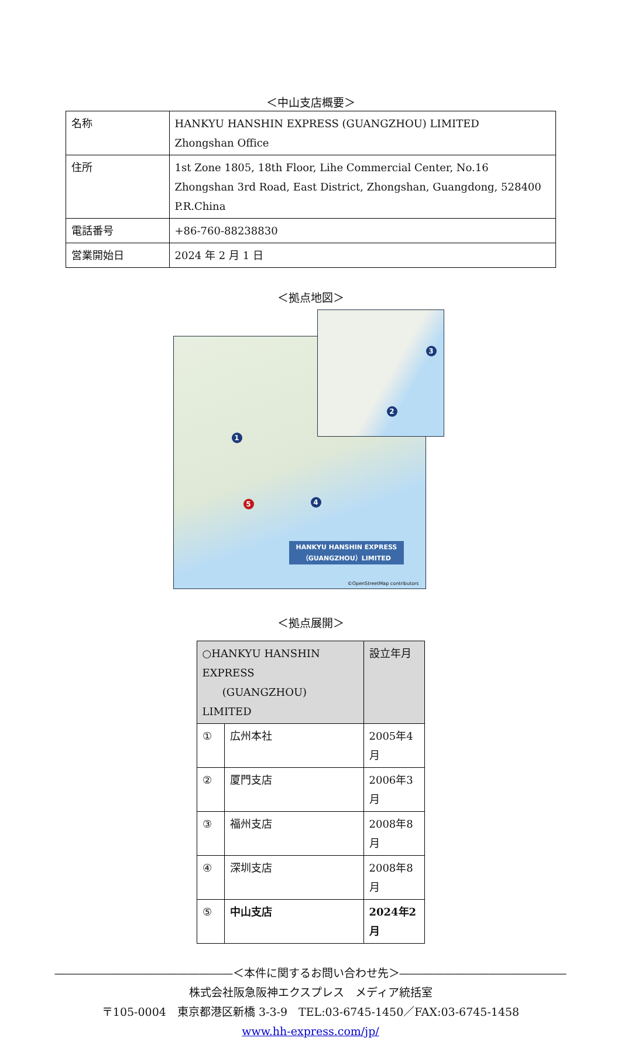＜中山支店概要＞
| 名称 | HANKYU HANSHIN EXPRESS (GUANGZHOU) LIMITED Zhongshan Office |
| 住所 | 1st Zone 1805, 18th Floor, Lihe Commercial Center, No.16 Zhongshan 3rd Road, East District, Zhongshan, Guangdong, 528400 P.R.China |
| 電話番号 | +86-760-88238830 |
| 営業開始日 | 2024 年 2 月 1 日 |
＜拠点地図＞
1
2
3
4
5
HANKYU HANSHIN EXPRESS
（GUANGZHOU）LIMITED
©OpenStreetMap contributors
＜拠点展開＞
| ○HANKYU HANSHIN EXPRESS (GUANGZHOU) LIMITED | | 設立年月 |
| ① | 広州本社 | 2005年4月 |
| ② | 厦門支店 | 2006年3月 |
| ③ | 福州支店 | 2008年8月 |
| ④ | 深圳支店 | 2008年8月 |
| ⑤ | 中山支店 | 2024年2月 |
――――――――――――――――＜本件に関するお問い合わせ先＞―――――――――――――――
株式会社阪急阪神エクスプレス　メディア統括室
〒105-0004　東京都港区新橋 3-3-9　TEL:03-6745-1450／FAX:03-6745-1458
www.hh-express.com/jp/